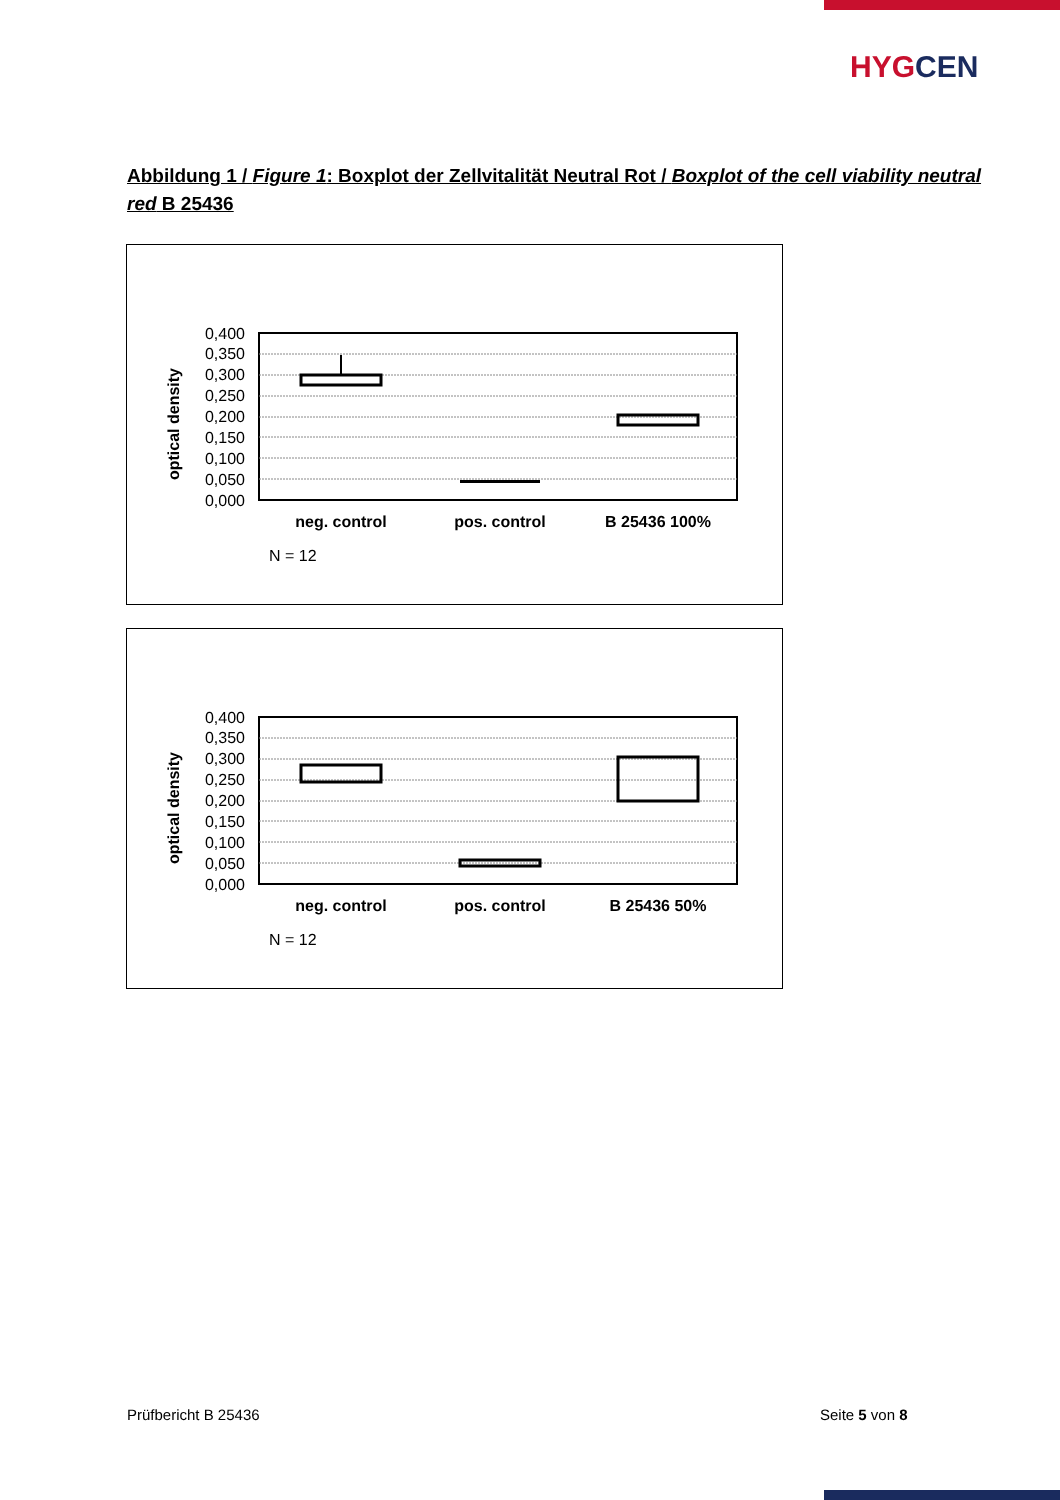HYGCEN
Abbildung 1 / Figure 1: Boxplot der Zellvitalität Neutral Rot / Boxplot of the cell viability neutral red B 25436
optical density
0,400
0,350
0,300
0,250
0,200
0,150
0,100
0,050
0,000
neg. control
pos. control
B 25436 100%
N = 12
optical density
0,400
0,350
0,300
0,250
0,200
0,150
0,100
0,050
0,000
neg. control
pos. control
B 25436 50%
N = 12
Prüfbericht B 25436 Seite 5 von 8